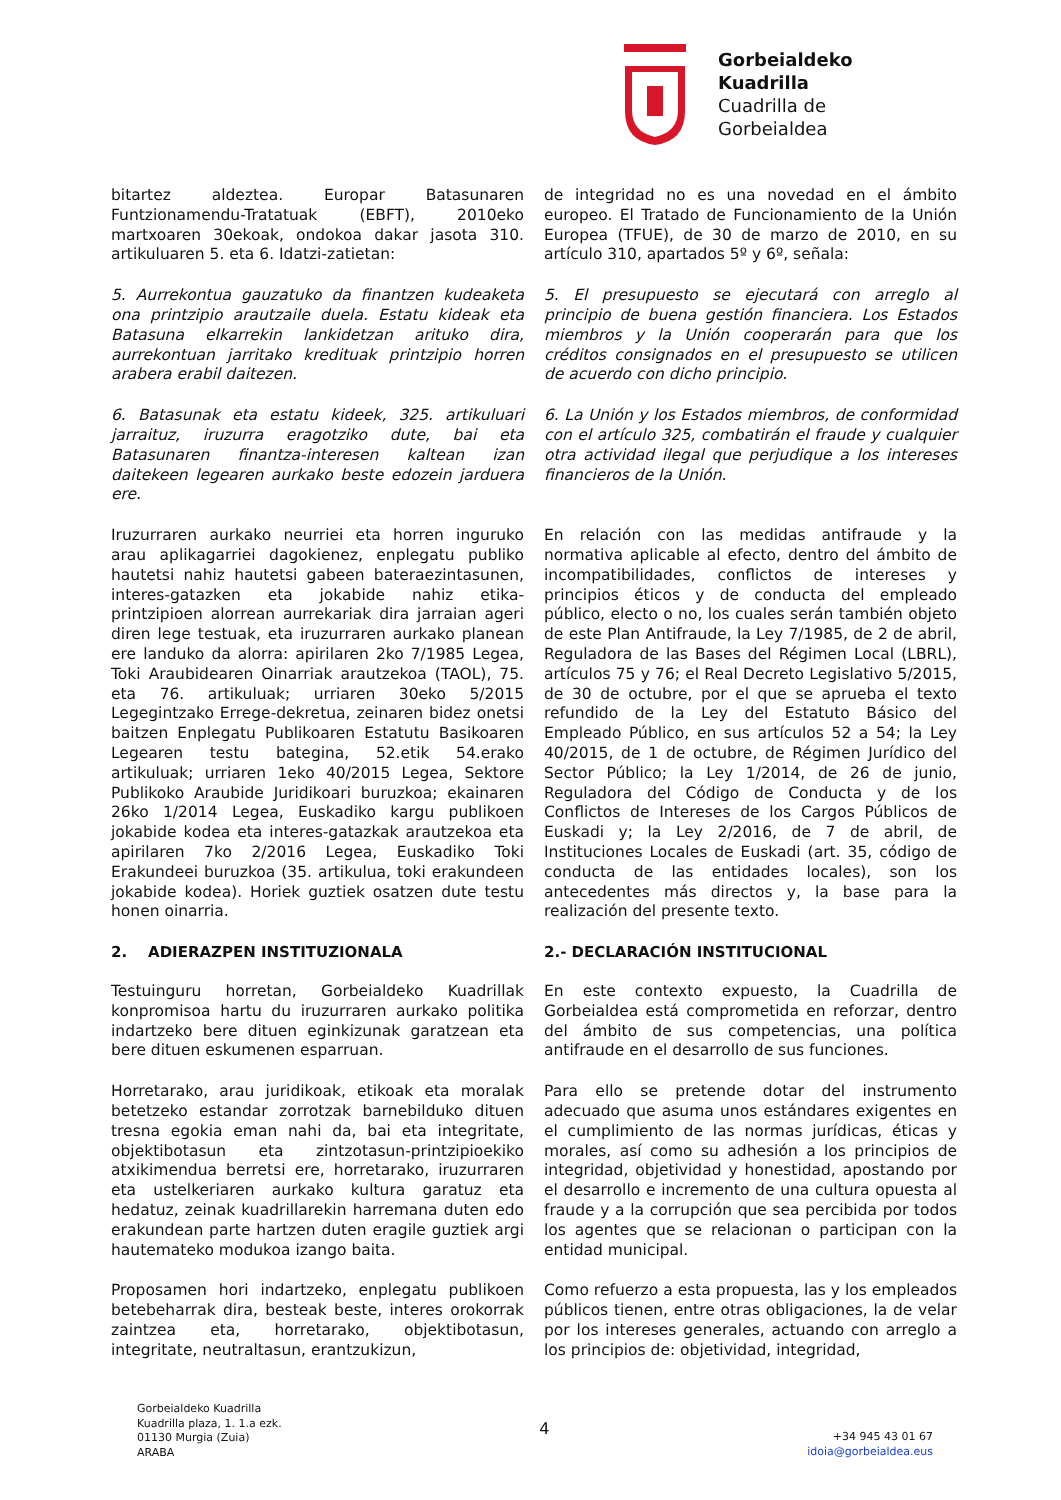Gorbeialdeko
Kuadrilla
Cuadrilla de
Gorbeialdea
bitartez aldeztea. Europar Batasunaren Funtzionamendu-Tratatuak (EBFT), 2010eko martxoaren 30ekoak, ondokoa dakar jasota 310. artikuluaren 5. eta 6. Idatzi-zatietan:
de integridad no es una novedad en el ámbito europeo. El Tratado de Funcionamiento de la Unión Europea (TFUE), de 30 de marzo de 2010, en su artículo 310, apartados 5º y 6º, señala:
5. Aurrekontua gauzatuko da finantzen kudeaketa ona printzipio arautzaile duela. Estatu kideak eta Batasuna elkarrekin lankidetzan arituko dira, aurrekontuan jarritako kredituak printzipio horren arabera erabil daitezen.
5. El presupuesto se ejecutará con arreglo al principio de buena gestión financiera. Los Estados miembros y la Unión cooperarán para que los créditos consignados en el presupuesto se utilicen de acuerdo con dicho principio.
6. Batasunak eta estatu kideek, 325. artikuluari jarraituz, iruzurra eragotziko dute, bai eta Batasunaren finantza-interesen kaltean izan daitekeen legearen aurkako beste edozein jarduera ere.
6. La Unión y los Estados miembros, de conformidad con el artículo 325, combatirán el fraude y cualquier otra actividad ilegal que perjudique a los intereses financieros de la Unión.
Iruzurraren aurkako neurriei eta horren inguruko arau aplikagarriei dagokienez, enplegatu publiko hautetsi nahiz hautetsi gabeen bateraezintasunen, interes-gatazken eta jokabide nahiz etika-printzipioen alorrean aurrekariak dira jarraian ageri diren lege testuak, eta iruzurraren aurkako planean ere landuko da alorra: apirilaren 2ko 7/1985 Legea, Toki Araubidearen Oinarriak arautzekoa (TAOL), 75. eta 76. artikuluak; urriaren 30eko 5/2015 Legegintzako Errege-dekretua, zeinaren bidez onetsi baitzen Enplegatu Publikoaren Estatutu Basikoaren Legearen testu bategina, 52.etik 54.erako artikuluak; urriaren 1eko 40/2015 Legea, Sektore Publikoko Araubide Juridikoari buruzkoa; ekainaren 26ko 1/2014 Legea, Euskadiko kargu publikoen jokabide kodea eta interes-gatazkak arautzekoa eta apirilaren 7ko 2/2016 Legea, Euskadiko Toki Erakundeei buruzkoa (35. artikulua, toki erakundeen jokabide kodea). Horiek guztiek osatzen dute testu honen oinarria.
En relación con las medidas antifraude y la normativa aplicable al efecto, dentro del ámbito de incompatibilidades, conflictos de intereses y principios éticos y de conducta del empleado público, electo o no, los cuales serán también objeto de este Plan Antifraude, la Ley 7/1985, de 2 de abril, Reguladora de las Bases del Régimen Local (LBRL), artículos 75 y 76; el Real Decreto Legislativo 5/2015, de 30 de octubre, por el que se aprueba el texto refundido de la Ley del Estatuto Básico del Empleado Público, en sus artículos 52 a 54; la Ley 40/2015, de 1 de octubre, de Régimen Jurídico del Sector Público; la Ley 1/2014, de 26 de junio, Reguladora del Código de Conducta y de los Conflictos de Intereses de los Cargos Públicos de Euskadi y; la Ley 2/2016, de 7 de abril, de Instituciones Locales de Euskadi (art. 35, código de conducta de las entidades locales), son los antecedentes más directos y, la base para la realización del presente texto.
2. ADIERAZPEN INSTITUZIONALA
2.- DECLARACIÓN INSTITUCIONAL
Testuinguru horretan, Gorbeialdeko Kuadrillak konpromisoa hartu du iruzurraren aurkako politika indartzeko bere dituen eginkizunak garatzean eta bere dituen eskumenen esparruan.
En este contexto expuesto, la Cuadrilla de Gorbeialdea está comprometida en reforzar, dentro del ámbito de sus competencias, una política antifraude en el desarrollo de sus funciones.
Horretarako, arau juridikoak, etikoak eta moralak betetzeko estandar zorrotzak barnebilduko dituen tresna egokia eman nahi da, bai eta integritate, objektibotasun eta zintzotasun-printzipioekiko atxikimendua berretsi ere, horretarako, iruzurraren eta ustelkeriaren aurkako kultura garatuz eta hedatuz, zeinak kuadrillarekin harremana duten edo erakundean parte hartzen duten eragile guztiek argi hautemateko modukoa izango baita.
Para ello se pretende dotar del instrumento adecuado que asuma unos estándares exigentes en el cumplimiento de las normas jurídicas, éticas y morales, así como su adhesión a los principios de integridad, objetividad y honestidad, apostando por el desarrollo e incremento de una cultura opuesta al fraude y a la corrupción que sea percibida por todos los agentes que se relacionan o participan con la entidad municipal.
Proposamen hori indartzeko, enplegatu publikoen betebeharrak dira, besteak beste, interes orokorrak zaintzea eta, horretarako, objektibotasun, integritate, neutraltasun, erantzukizun,
Como refuerzo a esta propuesta, las y los empleados públicos tienen, entre otras obligaciones, la de velar por los intereses generales, actuando con arreglo a los principios de: objetividad, integridad,
Gorbeialdeko Kuadrilla
Kuadrilla plaza, 1. 1.a ezk.
01130 Murgia (Zuia)
ARABA
4
+34 945 43 01 67
idoia@gorbeialdea.eus